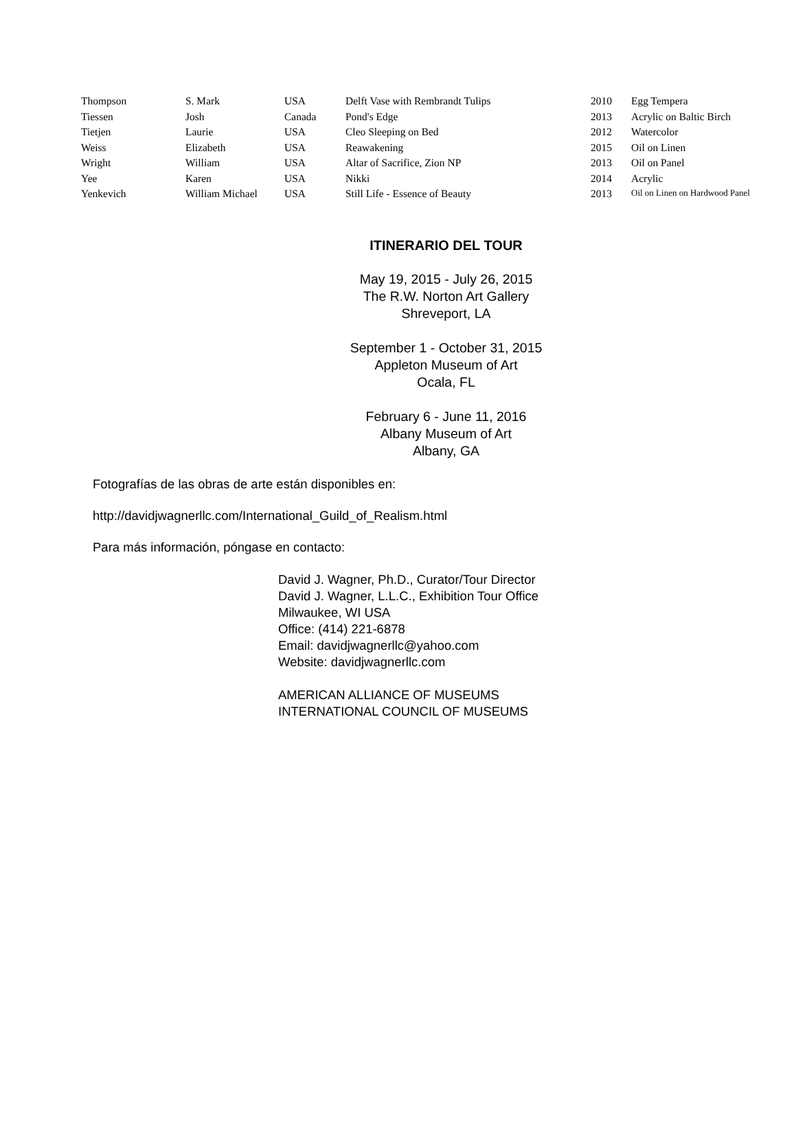| Thompson | S. Mark | USA | Delft Vase with Rembrandt Tulips | 2010 | Egg Tempera |
| Tiessen | Josh | Canada | Pond's Edge | 2013 | Acrylic on Baltic Birch |
| Tietjen | Laurie | USA | Cleo Sleeping on Bed | 2012 | Watercolor |
| Weiss | Elizabeth | USA | Reawakening | 2015 | Oil on Linen |
| Wright | William | USA | Altar of Sacrifice, Zion NP | 2013 | Oil on Panel |
| Yee | Karen | USA | Nikki | 2014 | Acrylic |
| Yenkevich | William Michael | USA | Still Life - Essence of Beauty | 2013 | Oil on Linen on Hardwood Panel |
ITINERARIO DEL TOUR
May 19, 2015 - July 26, 2015
The R.W. Norton Art Gallery
Shreveport, LA
September 1 - October 31, 2015
Appleton Museum of Art
Ocala, FL
February 6 - June 11, 2016
Albany Museum of Art
Albany, GA
Fotografías de las obras de arte están disponibles en:
http://davidjwagnerllc.com/International_Guild_of_Realism.html
Para más información, póngase en contacto:
David J. Wagner, Ph.D., Curator/Tour Director
David J. Wagner, L.L.C., Exhibition Tour Office
Milwaukee, WI USA
Office: (414) 221-6878
Email: davidjwagnerllc@yahoo.com
Website: davidjwagnerllc.com
AMERICAN ALLIANCE OF MUSEUMS
INTERNATIONAL COUNCIL OF MUSEUMS